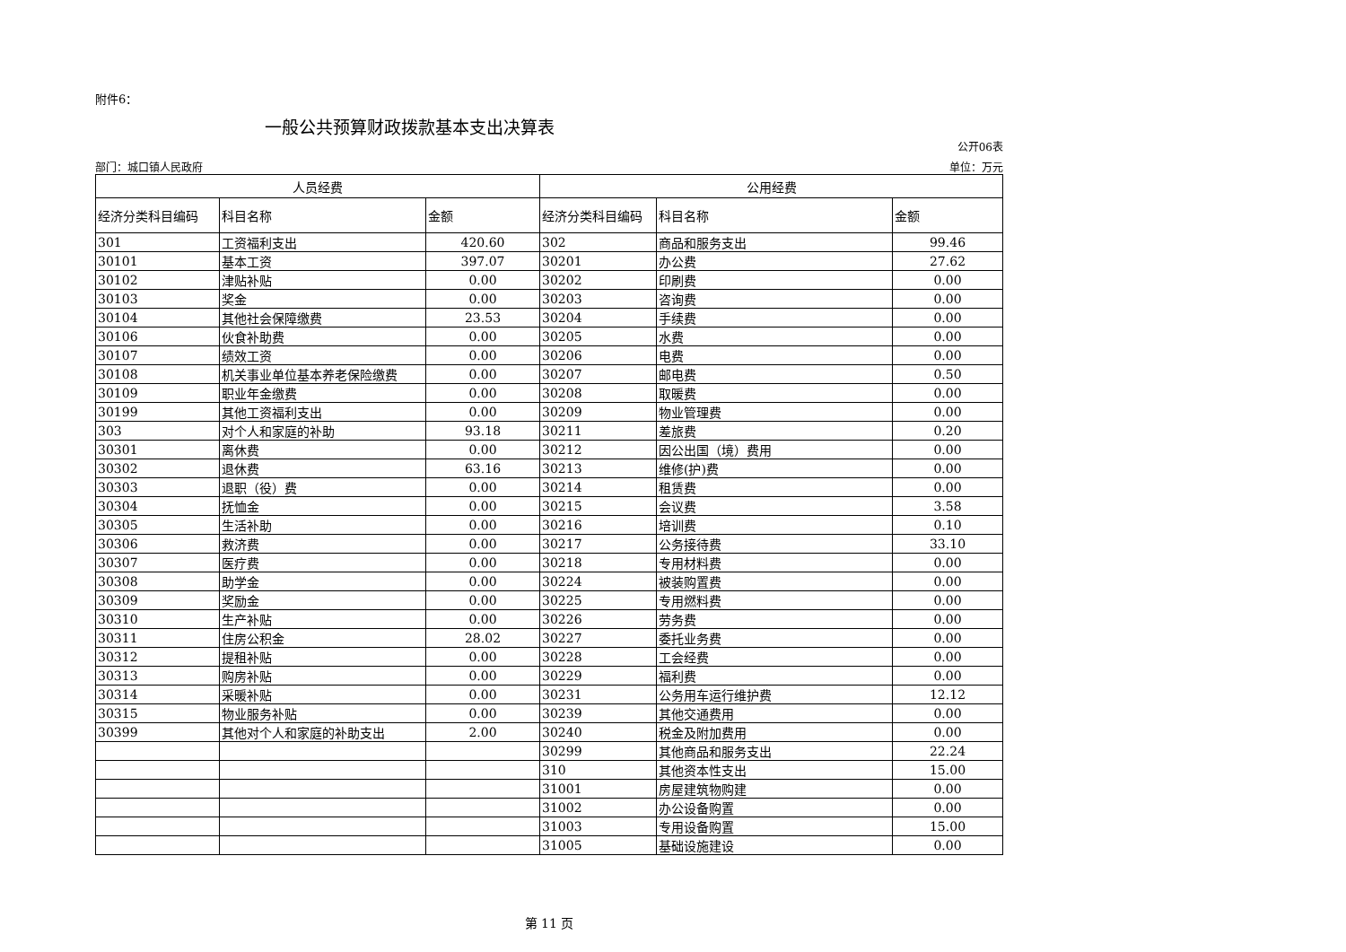附件6：
一般公共预算财政拨款基本支出决算表
公开06表
部门：城口镇人民政府 单位：万元
| 人员经费 | | | 公用经费 | | |
| --- | --- | --- | --- | --- | --- |
| 经济分类科目编码 | 科目名称 | 金额 | 经济分类科目编码 | 科目名称 | 金额 |
| 301 | 工资福利支出 | 420.60 | 302 | 商品和服务支出 | 99.46 |
| 30101 | 基本工资 | 397.07 | 30201 | 办公费 | 27.62 |
| 30102 | 津贴补贴 | 0.00 | 30202 | 印刷费 | 0.00 |
| 30103 | 奖金 | 0.00 | 30203 | 咨询费 | 0.00 |
| 30104 | 其他社会保障缴费 | 23.53 | 30204 | 手续费 | 0.00 |
| 30106 | 伙食补助费 | 0.00 | 30205 | 水费 | 0.00 |
| 30107 | 绩效工资 | 0.00 | 30206 | 电费 | 0.00 |
| 30108 | 机关事业单位基本养老保险缴费 | 0.00 | 30207 | 邮电费 | 0.50 |
| 30109 | 职业年金缴费 | 0.00 | 30208 | 取暖费 | 0.00 |
| 30199 | 其他工资福利支出 | 0.00 | 30209 | 物业管理费 | 0.00 |
| 303 | 对个人和家庭的补助 | 93.18 | 30211 | 差旅费 | 0.20 |
| 30301 | 离休费 | 0.00 | 30212 | 因公出国（境）费用 | 0.00 |
| 30302 | 退休费 | 63.16 | 30213 | 维修(护)费 | 0.00 |
| 30303 | 退职（役）费 | 0.00 | 30214 | 租赁费 | 0.00 |
| 30304 | 抚恤金 | 0.00 | 30215 | 会议费 | 3.58 |
| 30305 | 生活补助 | 0.00 | 30216 | 培训费 | 0.10 |
| 30306 | 救济费 | 0.00 | 30217 | 公务接待费 | 33.10 |
| 30307 | 医疗费 | 0.00 | 30218 | 专用材料费 | 0.00 |
| 30308 | 助学金 | 0.00 | 30224 | 被装购置费 | 0.00 |
| 30309 | 奖励金 | 0.00 | 30225 | 专用燃料费 | 0.00 |
| 30310 | 生产补贴 | 0.00 | 30226 | 劳务费 | 0.00 |
| 30311 | 住房公积金 | 28.02 | 30227 | 委托业务费 | 0.00 |
| 30312 | 提租补贴 | 0.00 | 30228 | 工会经费 | 0.00 |
| 30313 | 购房补贴 | 0.00 | 30229 | 福利费 | 0.00 |
| 30314 | 采暖补贴 | 0.00 | 30231 | 公务用车运行维护费 | 12.12 |
| 30315 | 物业服务补贴 | 0.00 | 30239 | 其他交通费用 | 0.00 |
| 30399 | 其他对个人和家庭的补助支出 | 2.00 | 30240 | 税金及附加费用 | 0.00 |
| | | | 30299 | 其他商品和服务支出 | 22.24 |
| | | | 310 | 其他资本性支出 | 15.00 |
| | | | 31001 | 房屋建筑物购建 | 0.00 |
| | | | 31002 | 办公设备购置 | 0.00 |
| | | | 31003 | 专用设备购置 | 15.00 |
| | | | 31005 | 基础设施建设 | 0.00 |
第 11 页